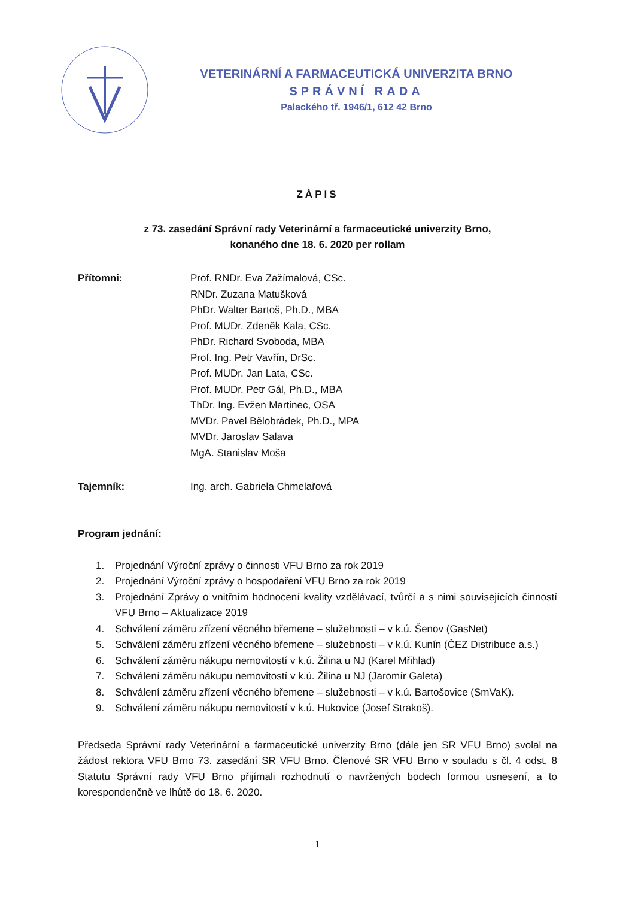VETERINÁRNÍ A FARMACEUTICKÁ UNIVERZITA BRNO
SPRÁVNÍ RADA
Palackého tř. 1946/1, 612 42 Brno
ZÁPIS
z 73. zasedání Správní rady Veterinární a farmaceutické univerzity Brno,
konaného dne 18. 6. 2020 per rollam
Přítomni: Prof. RNDr. Eva Zažímalová, CSc.
RNDr. Zuzana Matušková
PhDr. Walter Bartoš, Ph.D., MBA
Prof. MUDr. Zdeněk Kala, CSc.
PhDr. Richard Svoboda, MBA
Prof. Ing. Petr Vavřín, DrSc.
Prof. MUDr. Jan Lata, CSc.
Prof. MUDr. Petr Gál, Ph.D., MBA
ThDr. Ing. Evžen Martinec, OSA
MVDr. Pavel Bělobrádek, Ph.D., MPA
MVDr. Jaroslav Salava
MgA. Stanislav Moša
Tajemník: Ing. arch. Gabriela Chmelařová
Program jednání:
1. Projednání Výroční zprávy o činnosti VFU Brno za rok 2019
2. Projednání Výroční zprávy o hospodaření VFU Brno za rok 2019
3. Projednání Zprávy o vnitřním hodnocení kvality vzdělávací, tvůrčí a s nimi souvisejících činností VFU Brno – Aktualizace 2019
4. Schválení záměru zřízení věcného břemene – služebnosti – v k.ú. Šenov (GasNet)
5. Schválení záměru zřízení věcného břemene – služebnosti – v k.ú. Kunín (ČEZ Distribuce a.s.)
6. Schválení záměru nákupu nemovitostí v k.ú. Žilina u NJ (Karel Mřihlad)
7. Schválení záměru nákupu nemovitostí v k.ú. Žilina u NJ (Jaromír Galeta)
8. Schválení záměru zřízení věcného břemene – služebnosti – v k.ú. Bartošovice (SmVaK).
9. Schválení záměru nákupu nemovitostí v k.ú. Hukovice (Josef Strakoš).
Předseda Správní rady Veterinární a farmaceutické univerzity Brno (dále jen SR VFU Brno) svolal na žádost rektora VFU Brno 73. zasedání SR VFU Brno. Členové SR VFU Brno v souladu s čl. 4 odst. 8 Statutu Správní rady VFU Brno přijímali rozhodnutí o navržených bodech formou usnesení, a to korespondenčně ve lhůtě do 18. 6. 2020.
1